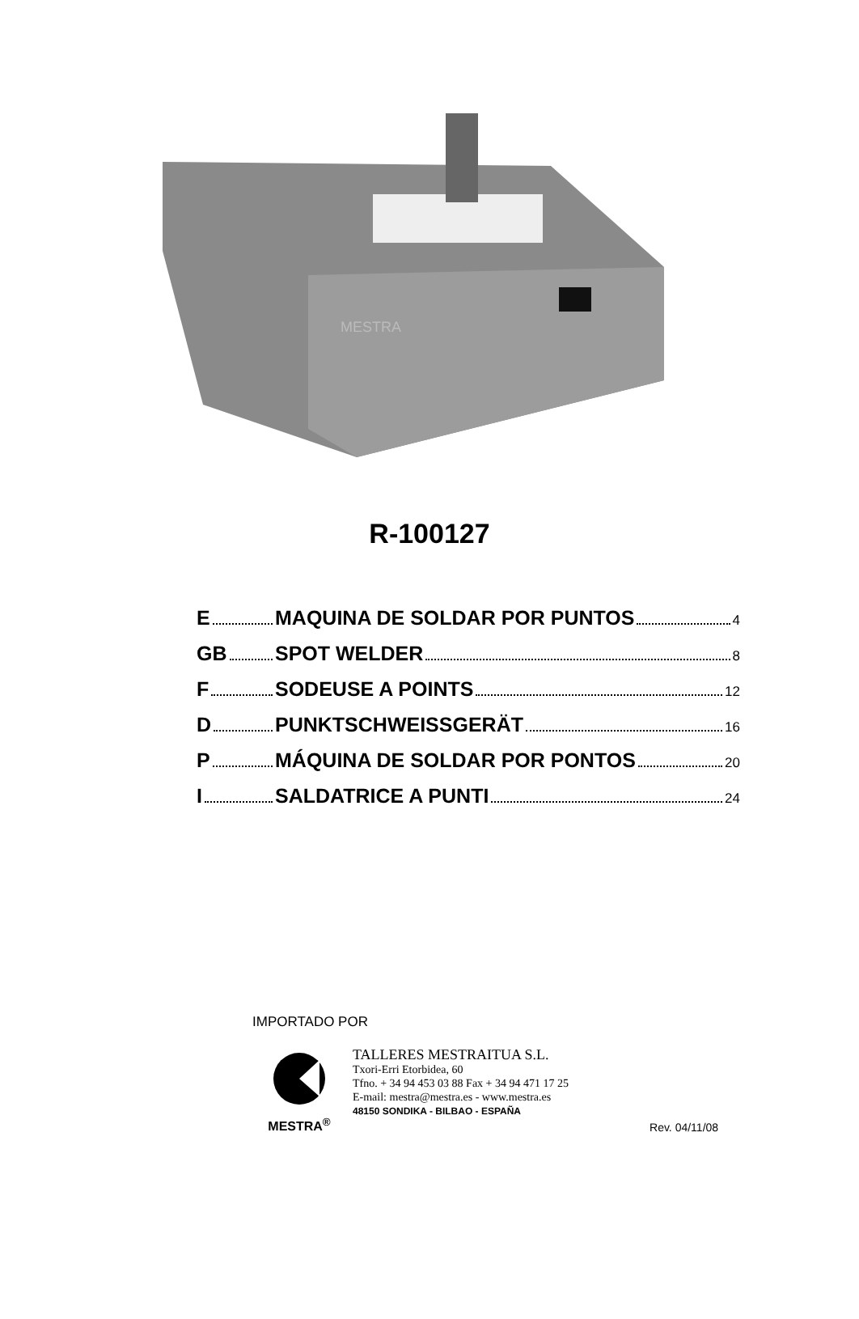MESTRA
R-100127
E MAQUINA DE SOLDAR POR PUNTOS 4
GB SPOT WELDER 8
F SODEUSE A POINTS 12
D PUNKTSCHWEISSGERÄT 16
P MÁQUINA DE SOLDAR POR PONTOS 20
I SALDATRICE A PUNTI 24
IMPORTADO POR
MESTRA<sup>®</sup>
TALLERES MESTRAITUA S.L.
Txori-Erri Etorbidea, 60
Tfno. + 34 94 453 03 88 Fax + 34 94 471 17 25
E-mail: mestra@mestra.es - www.mestra.es
48150 SONDIKA - BILBAO - ESPAÑA
Rev. 04/11/08